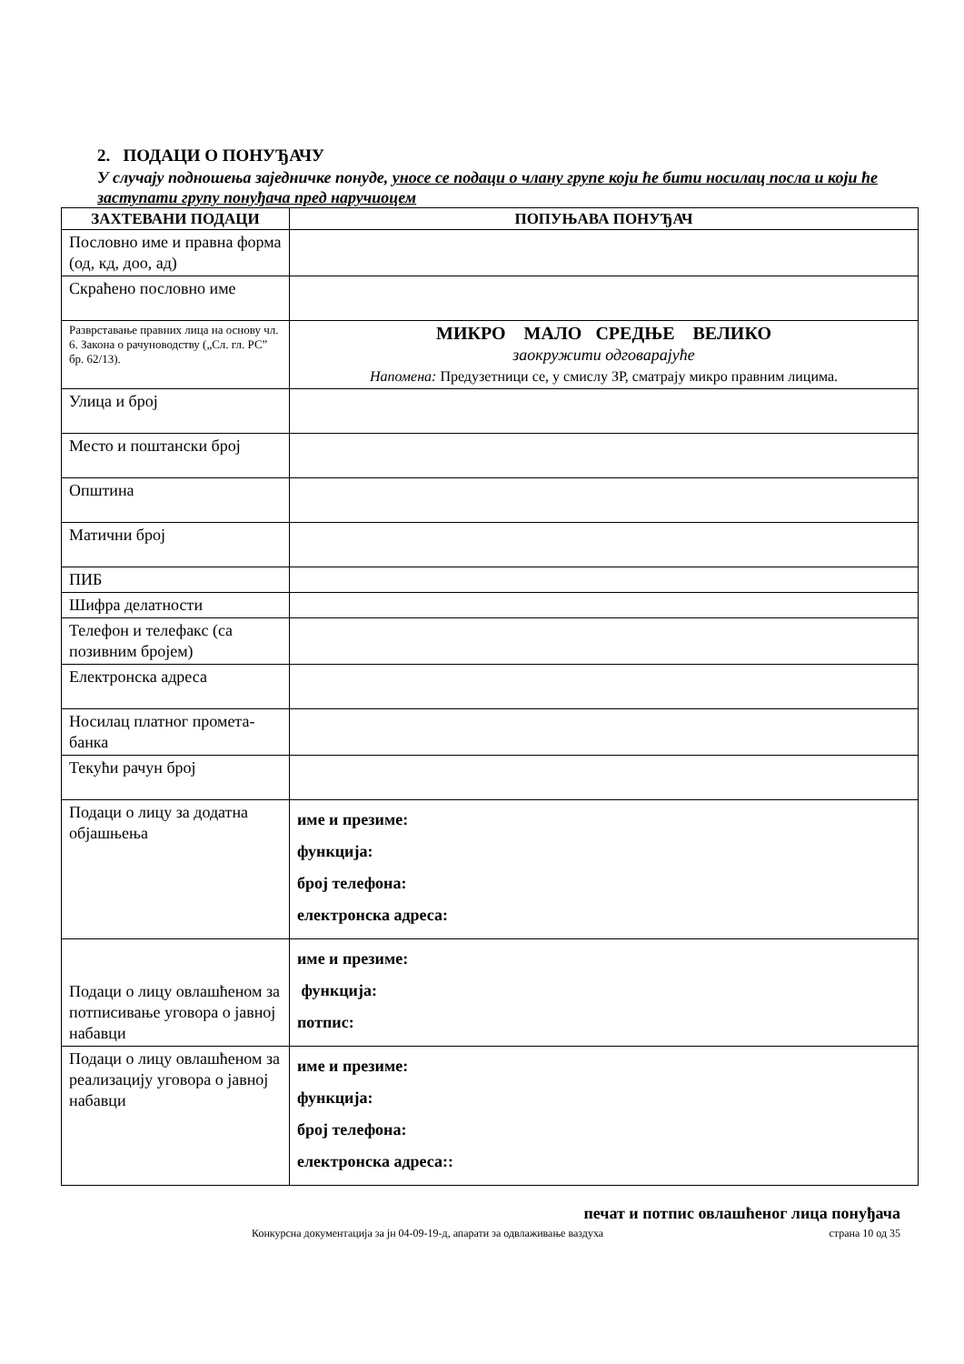2. ПОДАЦИ О ПОНУЂАЧУ
У случају подношења заједничке понуде, уносе се подаци о члану групе који ће бити носилац посла и који ће заступати групу понуђача пред наручиоцем
| ЗАХТЕВАНИ ПОДАЦИ | ПОПУЊАВА ПОНУЂАЧ |
| --- | --- |
| Пословно име и правна форма (од, кд, доо, ад) | |
| Скраћено пословно име | |
| Разврставање правних лица на основу чл. 6. Закона о рачуноводству („Сл. гл. РС” бр. 62/13). | МИКРО МАЛО СРЕДЊЕ ВЕЛИКО заокружити одговарајуће Напомена: Предузетници се, у смислу ЗР, сматрају микро правним лицима. |
| Улица и број | |
| Место и поштански број | |
| Општина | |
| Матични број | |
| ПИБ | |
| Шифра делатности | |
| Телефон и телефакс (са позивним бројем) | |
| Електронска адреса | |
| Носилац платног промета-банка | |
| Текући рачун број | |
| Подаци о лицу за додатна објашњења | име и презиме: функција: број телефона: електронска адреса: |
| Подаци о лицу овлашћеном за потписивање уговора о јавној набавци | име и презиме: функција: потпис: |
| Подаци о лицу овлашћеном за реализацију уговора о јавној набавци | име и презиме: функција: број телефона: електронска адреса:: |
печат и потпис овлашћеног лица понуђача
Конкурсна документација за јн 04-09-19-д, апарати за одвлаживање ваздуха страна 10 од 35